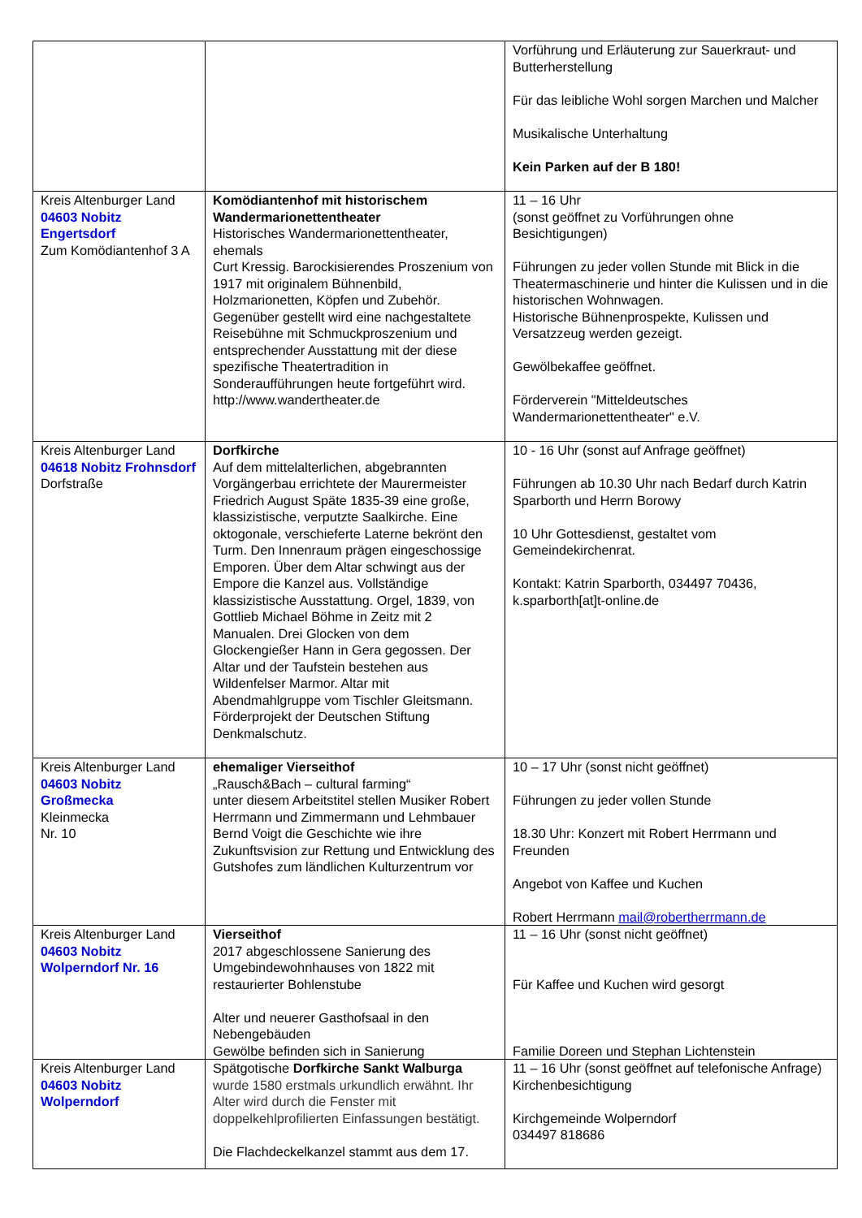| | | Vorführung und Erläuterung zur Sauerkraut- und Butterherstellung Für das leibliche Wohl sorgen Marchen und Malcher Musikalische Unterhaltung Kein Parken auf der B 180! |
| Kreis Altenburger Land 04603 Nobitz Engertsdorf Zum Komödiantenhof 3 A | Komödiantenhof mit historischem Wandermarionettentheater Historisches Wandermarionettentheater, ehemals Curt Kressig. Barockisierendes Proszenium von 1917 mit originalem Bühnenbild, Holzmarionetten, Köpfen und Zubehör. Gegenüber gestellt wird eine nachgestaltete Reisebühne mit Schmuckproszenium und entsprechender Ausstattung mit der diese spezifische Theatertradition in Sonderaufführungen heute fortgeführt wird. http://www.wandertheater.de | 11 – 16 Uhr (sonst geöffnet zu Vorführungen ohne Besichtigungen) Führungen zu jeder vollen Stunde mit Blick in die Theatermaschinerie und hinter die Kulissen und in die historischen Wohnwagen. Historische Bühnenprospekte, Kulissen und Versatzzeug werden gezeigt. Gewölbekaffee geöffnet. Förderverein "Mitteldeutsches Wandermarionettentheater" e.V. |
| Kreis Altenburger Land 04618 Nobitz Frohnsdorf Dorfstraße | Dorfkirche Auf dem mittelalterlichen, abgebrannten Vorgängerbau errichtete der Maurermeister Friedrich August Späte 1835-39 eine große, klassizistische, verputzte Saalkirche. Eine oktogonale, verschieferte Laterne bekrönt den Turm. Den Innenraum prägen eingeschossige Emporen. Über dem Altar schwingt aus der Empore die Kanzel aus. Vollständige klassizistische Ausstattung. Orgel, 1839, von Gottlieb Michael Böhme in Zeitz mit 2 Manualen. Drei Glocken von dem Glockengießer Hann in Gera gegossen. Der Altar und der Taufstein bestehen aus Wildenfelser Marmor. Altar mit Abendmahlgruppe vom Tischler Gleitsmann. Förderprojekt der Deutschen Stiftung Denkmalschutz. | 10 - 16 Uhr (sonst auf Anfrage geöffnet) Führungen ab 10.30 Uhr nach Bedarf durch Katrin Sparborth und Herrn Borowy 10 Uhr Gottesdienst, gestaltet vom Gemeindekirchenrat. Kontakt: Katrin Sparborth, 034497 70436, k.sparborth[at]t-online.de |
| Kreis Altenburger Land 04603 Nobitz Großmecka Kleinmecka Nr. 10 | ehemaliger Vierseithof „Rausch&Bach – cultural farming“ unter diesem Arbeitstitel stellen Musiker Robert Herrmann und Zimmermann und Lehmbauer Bernd Voigt die Geschichte wie ihre Zukunftsvision zur Rettung und Entwicklung des Gutshofes zum ländlichen Kulturzentrum vor | 10 – 17 Uhr (sonst nicht geöffnet) Führungen zu jeder vollen Stunde 18.30 Uhr: Konzert mit Robert Herrmann und Freunden Angebot von Kaffee und Kuchen Robert Herrmann mail@robertherrmann.de |
| Kreis Altenburger Land 04603 Nobitz Wolperndorf Nr. 16 | Vierseithof 2017 abgeschlossene Sanierung des Umgebindewohnhauses von 1822 mit restaurierter Bohlenstube Alter und neuerer Gasthofsaal in den Nebengebäuden Gewölbe befinden sich in Sanierung | 11 – 16 Uhr (sonst nicht geöffnet) Für Kaffee und Kuchen wird gesorgt Familie Doreen und Stephan Lichtenstein |
| Kreis Altenburger Land 04603 Nobitz Wolperndorf | Spätgotische Dorfkirche Sankt Walburga wurde 1580 erstmals urkundlich erwähnt. Ihr Alter wird durch die Fenster mit doppelkehlprofilierten Einfassungen bestätigt. Die Flachdeckelkanzel stammt aus dem 17. | 11 – 16 Uhr (sonst geöffnet auf telefonische Anfrage) Kirchenbesichtigung Kirchgemeinde Wolperndorf 034497 818686 |